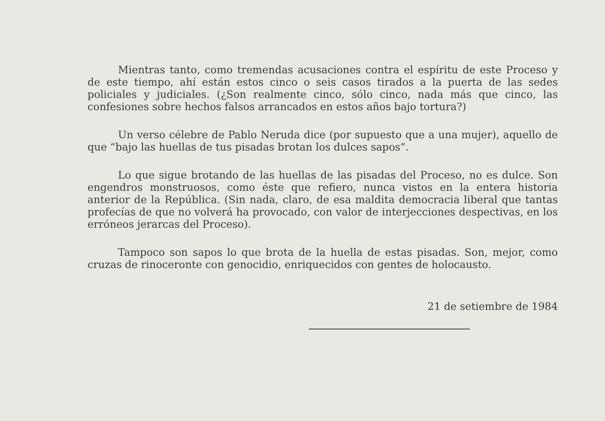Mientras tanto, como tremendas acusaciones contra el espíritu de este Proceso y de este tiempo, ahí están estos cinco o seis casos tirados a la puerta de las sedes policiales y judiciales. (¿Son realmente cinco, sólo cinco, nada más que cinco, las confesiones sobre hechos falsos arrancados en estos años bajo tortura?)
Un verso célebre de Pablo Neruda dice (por supuesto que a una mujer), aquello de que “bajo las huellas de tus pisadas brotan los dulces sapos”.
Lo que sigue brotando de las huellas de las pisadas del Proceso, no es dulce. Son engendros monstruosos, como éste que refiero, nunca vistos en la entera historia anterior de la República. (Sin nada, claro, de esa maldita democracia liberal que tantas profecías de que no volverá ha provocado, con valor de interjecciones despectivas, en los erróneos jerarcas del Proceso).
Tampoco son sapos lo que brota de la huella de estas pisadas. Son, mejor, como cruzas de rinoceronte con genocidio, enriquecidos con gentes de holocausto.
21 de setiembre de 1984